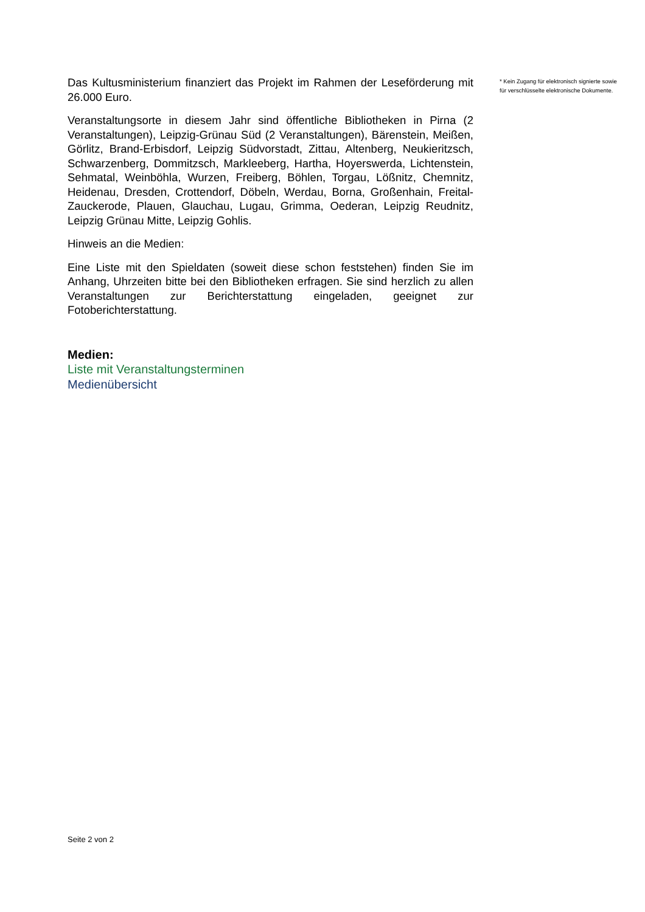Das Kultusministerium finanziert das Projekt im Rahmen der Leseförderung mit 26.000 Euro.
Veranstaltungsorte in diesem Jahr sind öffentliche Bibliotheken in Pirna (2 Veranstaltungen), Leipzig-Grünau Süd (2 Veranstaltungen), Bärenstein, Meißen, Görlitz, Brand-Erbisdorf, Leipzig Südvorstadt, Zittau, Altenberg, Neukieritzsch, Schwarzenberg, Dommitzsch, Markleeberg, Hartha, Hoyerswerda, Lichtenstein, Sehmatal, Weinböhla, Wurzen, Freiberg, Böhlen, Torgau, Lößnitz, Chemnitz, Heidenau, Dresden, Crottendorf, Döbeln, Werdau, Borna, Großenhain, Freital-Zauckerode, Plauen, Glauchau, Lugau, Grimma, Oederan, Leipzig Reudnitz, Leipzig Grünau Mitte, Leipzig Gohlis.
Hinweis an die Medien:
Eine Liste mit den Spieldaten (soweit diese schon feststehen) finden Sie im Anhang, Uhrzeiten bitte bei den Bibliotheken erfragen. Sie sind herzlich zu allen Veranstaltungen zur Berichterstattung eingeladen, geeignet zur Fotoberichterstattung.
Medien:
Liste mit Veranstaltungsterminen
Medienübersicht
* Kein Zugang für elektronisch signierte sowie für verschlüsselte elektronische Dokumente.
Seite 2 von 2